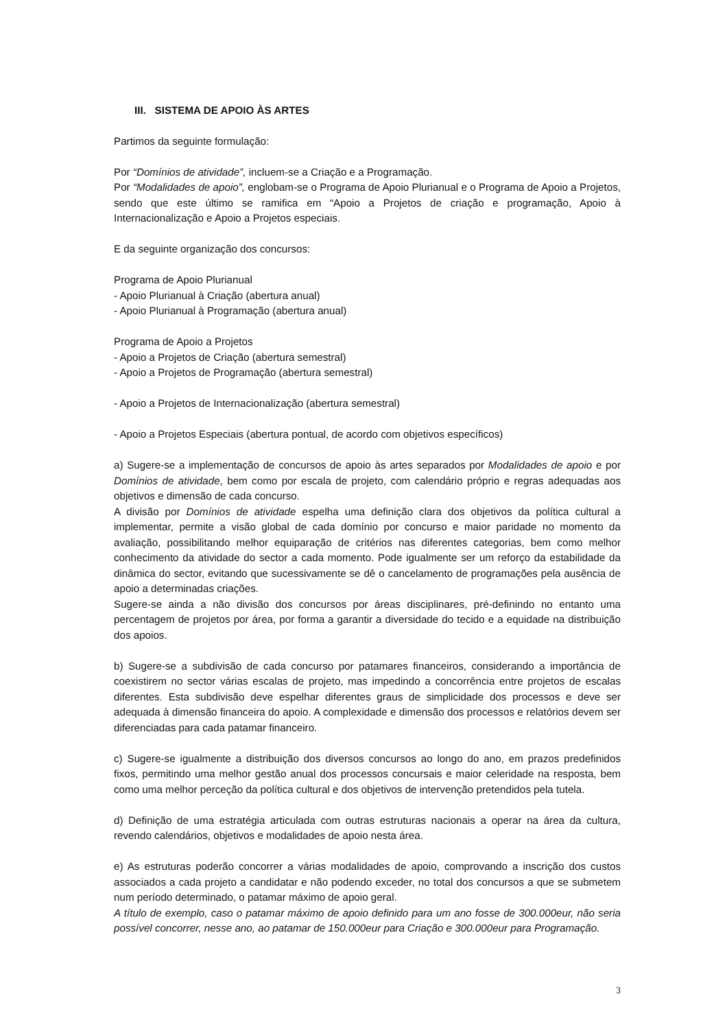III. SISTEMA DE APOIO ÀS ARTES
Partimos da seguinte formulação:
Por “Domínios de atividade”, incluem-se a Criação e a Programação.
Por “Modalidades de apoio”, englobam-se o Programa de Apoio Plurianual e o Programa de Apoio a Projetos, sendo que este último se ramifica em “Apoio a Projetos de criação e programação, Apoio à Internacionalização e Apoio a Projetos especiais.
E da seguinte organização dos concursos:
Programa de Apoio Plurianual
- Apoio Plurianual à Criação (abertura anual)
- Apoio Plurianual à Programação (abertura anual)
Programa de Apoio a Projetos
- Apoio a Projetos de Criação (abertura semestral)
- Apoio a Projetos de Programação (abertura semestral)
- Apoio a Projetos de Internacionalização (abertura semestral)
- Apoio a Projetos Especiais (abertura pontual, de acordo com objetivos específicos)
a) Sugere-se a implementação de concursos de apoio às artes separados por Modalidades de apoio e por Domínios de atividade, bem como por escala de projeto, com calendário próprio e regras adequadas aos objetivos e dimensão de cada concurso.
A divisão por Domínios de atividade espelha uma definição clara dos objetivos da política cultural a implementar, permite a visão global de cada domínio por concurso e maior paridade no momento da avaliação, possibilitando melhor equiparação de critérios nas diferentes categorias, bem como melhor conhecimento da atividade do sector a cada momento. Pode igualmente ser um reforço da estabilidade da dinâmica do sector, evitando que sucessivamente se dê o cancelamento de programações pela ausência de apoio a determinadas criações.
Sugere-se ainda a não divisão dos concursos por áreas disciplinares, pré-definindo no entanto uma percentagem de projetos por área, por forma a garantir a diversidade do tecido e a equidade na distribuição dos apoios.
b) Sugere-se a subdivisão de cada concurso por patamares financeiros, considerando a importância de coexistirem no sector várias escalas de projeto, mas impedindo a concorrência entre projetos de escalas diferentes. Esta subdivisão deve espelhar diferentes graus de simplicidade dos processos e deve ser adequada à dimensão financeira do apoio. A complexidade e dimensão dos processos e relatórios devem ser diferenciadas para cada patamar financeiro.
c) Sugere-se igualmente a distribuição dos diversos concursos ao longo do ano, em prazos predefinidos fixos, permitindo uma melhor gestão anual dos processos concursais e maior celeridade na resposta, bem como uma melhor perceção da política cultural e dos objetivos de intervenção pretendidos pela tutela.
d) Definição de uma estratégia articulada com outras estruturas nacionais a operar na área da cultura, revendo calendários, objetivos e modalidades de apoio nesta área.
e) As estruturas poderão concorrer a várias modalidades de apoio, comprovando a inscrição dos custos associados a cada projeto a candidatar e não podendo exceder, no total dos concursos a que se submetem num período determinado, o patamar máximo de apoio geral.
A título de exemplo, caso o patamar máximo de apoio definido para um ano fosse de 300.000eur, não seria possível concorrer, nesse ano, ao patamar de 150.000eur para Criação e 300.000eur para Programação.
3